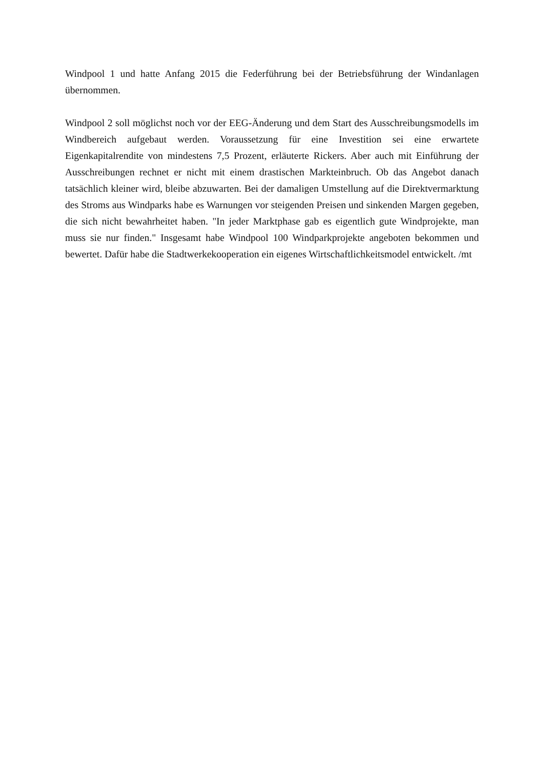Windpool 1 und hatte Anfang 2015 die Federführung bei der Betriebsführung der Windanlagen übernommen.
Windpool 2 soll möglichst noch vor der EEG-Änderung und dem Start des Ausschreibungsmodells im Windbereich aufgebaut werden. Voraussetzung für eine Investition sei eine erwartete Eigenkapitalrendite von mindestens 7,5 Prozent, erläuterte Rickers. Aber auch mit Einführung der Ausschreibungen rechnet er nicht mit einem drastischen Markteinbruch. Ob das Angebot danach tatsächlich kleiner wird, bleibe abzuwarten. Bei der damaligen Umstellung auf die Direktvermarktung des Stroms aus Windparks habe es Warnungen vor steigenden Preisen und sinkenden Margen gegeben, die sich nicht bewahrheitet haben. "In jeder Marktphase gab es eigentlich gute Windprojekte, man muss sie nur finden." Insgesamt habe Windpool 100 Windparkprojekte angeboten bekommen und bewertet. Dafür habe die Stadtwerkekooperation ein eigenes Wirtschaftlichkeitsmodel entwickelt. /mt